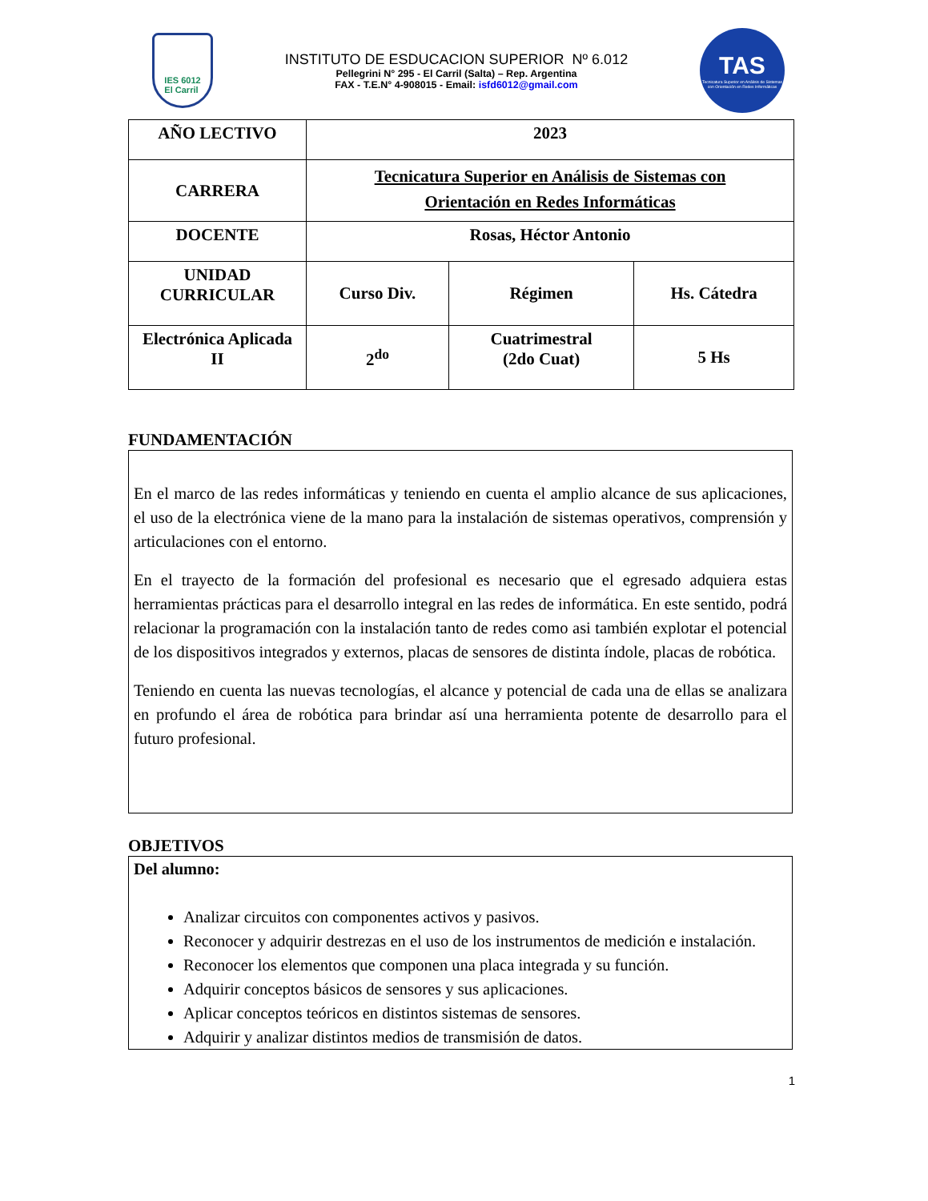IES 6012
El Carril
INSTITUTO DE ESDUCACION SUPERIOR Nº 6.012
Pellegrini N° 295 - El Carril (Salta) – Rep. Argentina
FAX - T.E.N° 4-908015 - Email: isfd6012@gmail.com
TAS
Tecnicatura Superior en Análisis de Sistemas con Orientación en Redes Informáticas
| AÑO LECTIVO | 2023 | | |
| CARRERA | Tecnicatura Superior en Análisis de Sistemas con Orientación en Redes Informáticas | | |
| DOCENTE | Rosas, Héctor Antonio | | |
| UNIDAD CURRICULAR | Curso Div. | Régimen | Hs. Cátedra |
| Electrónica Aplicada II | 2<sup>do</sup> | Cuatrimestral (2do Cuat) | 5 Hs |
FUNDAMENTACIÓN
En el marco de las redes informáticas y teniendo en cuenta el amplio alcance de sus aplicaciones, el uso de la electrónica viene de la mano para la instalación de sistemas operativos, comprensión y articulaciones con el entorno.
En el trayecto de la formación del profesional es necesario que el egresado adquiera estas herramientas prácticas para el desarrollo integral en las redes de informática. En este sentido, podrá relacionar la programación con la instalación tanto de redes como asi también explotar el potencial de los dispositivos integrados y externos, placas de sensores de distinta índole, placas de robótica.
Teniendo en cuenta las nuevas tecnologías, el alcance y potencial de cada una de ellas se analizara en profundo el área de robótica para brindar así una herramienta potente de desarrollo para el futuro profesional.
OBJETIVOS
Del alumno:
Analizar circuitos con componentes activos y pasivos.
Reconocer y adquirir destrezas en el uso de los instrumentos de medición e instalación.
Reconocer los elementos que componen una placa integrada y su función.
Adquirir conceptos básicos de sensores y sus aplicaciones.
Aplicar conceptos teóricos en distintos sistemas de sensores.
Adquirir y analizar distintos medios de transmisión de datos.
1